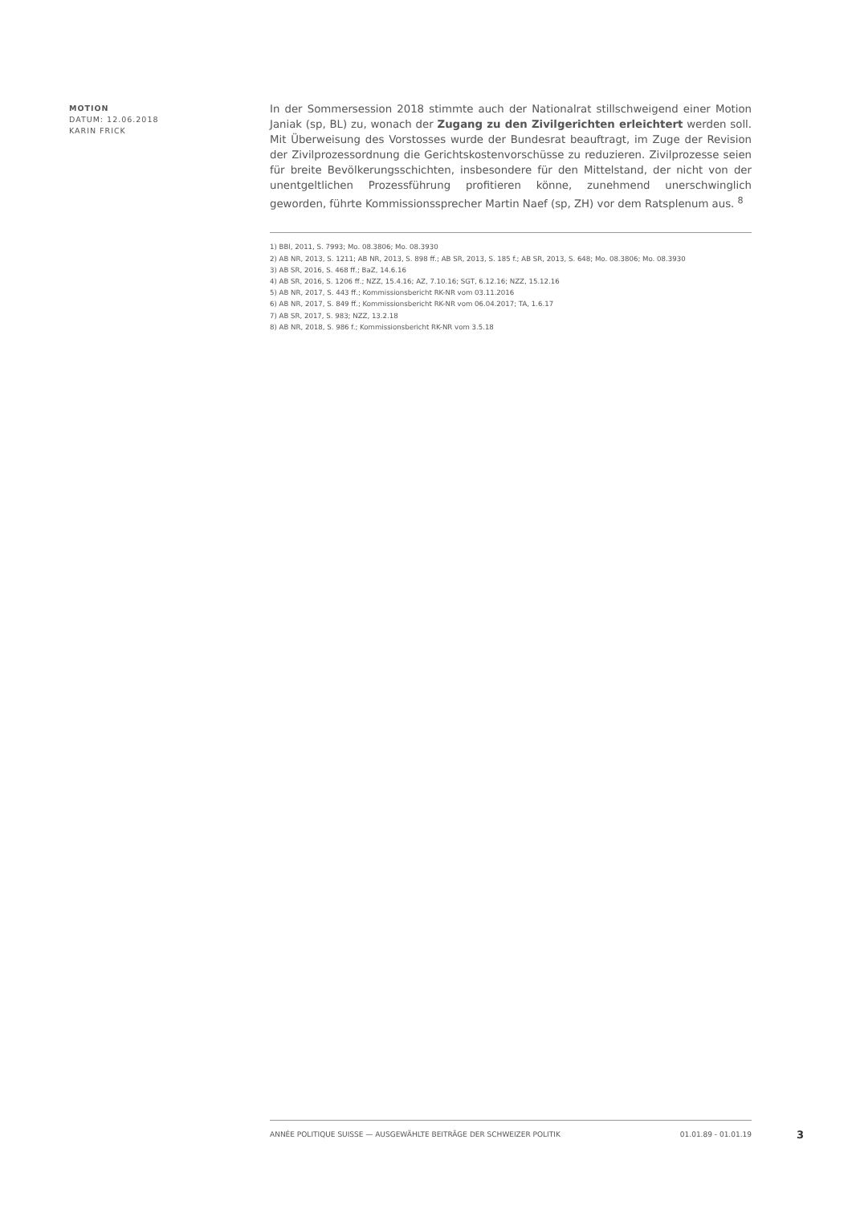MOTION
DATUM: 12.06.2018
KARIN FRICK
In der Sommersession 2018 stimmte auch der Nationalrat stillschweigend einer Motion Janiak (sp, BL) zu, wonach der Zugang zu den Zivilgerichten erleichtert werden soll. Mit Überweisung des Vorstosses wurde der Bundesrat beauftragt, im Zuge der Revision der Zivilprozessordnung die Gerichtskostenvorschüsse zu reduzieren. Zivilprozesse seien für breite Bevölkerungsschichten, insbesondere für den Mittelstand, der nicht von der unentgeltlichen Prozessführung profitieren könne, zunehmend unerschwinglich geworden, führte Kommissionssprecher Martin Naef (sp, ZH) vor dem Ratsplenum aus. <sup>8</sup>
1) BBl, 2011, S. 7993; Mo. 08.3806; Mo. 08.3930
2) AB NR, 2013, S. 1211; AB NR, 2013, S. 898 ff.; AB SR, 2013, S. 185 f.; AB SR, 2013, S. 648; Mo. 08.3806; Mo. 08.3930
3) AB SR, 2016, S. 468 ff.; BaZ, 14.6.16
4) AB SR, 2016, S. 1206 ff.; NZZ, 15.4.16; AZ, 7.10.16; SGT, 6.12.16; NZZ, 15.12.16
5) AB NR, 2017, S. 443 ff.; Kommissionsbericht RK-NR vom 03.11.2016
6) AB NR, 2017, S. 849 ff.; Kommissionsbericht RK-NR vom 06.04.2017; TA, 1.6.17
7) AB SR, 2017, S. 983; NZZ, 13.2.18
8) AB NR, 2018, S. 986 f.; Kommissionsbericht RK-NR vom 3.5.18
ANNÉE POLITIQUE SUISSE — AUSGEWÄHLTE BEITRÄGE DER SCHWEIZER POLITIK 01.01.89 - 01.01.19
3